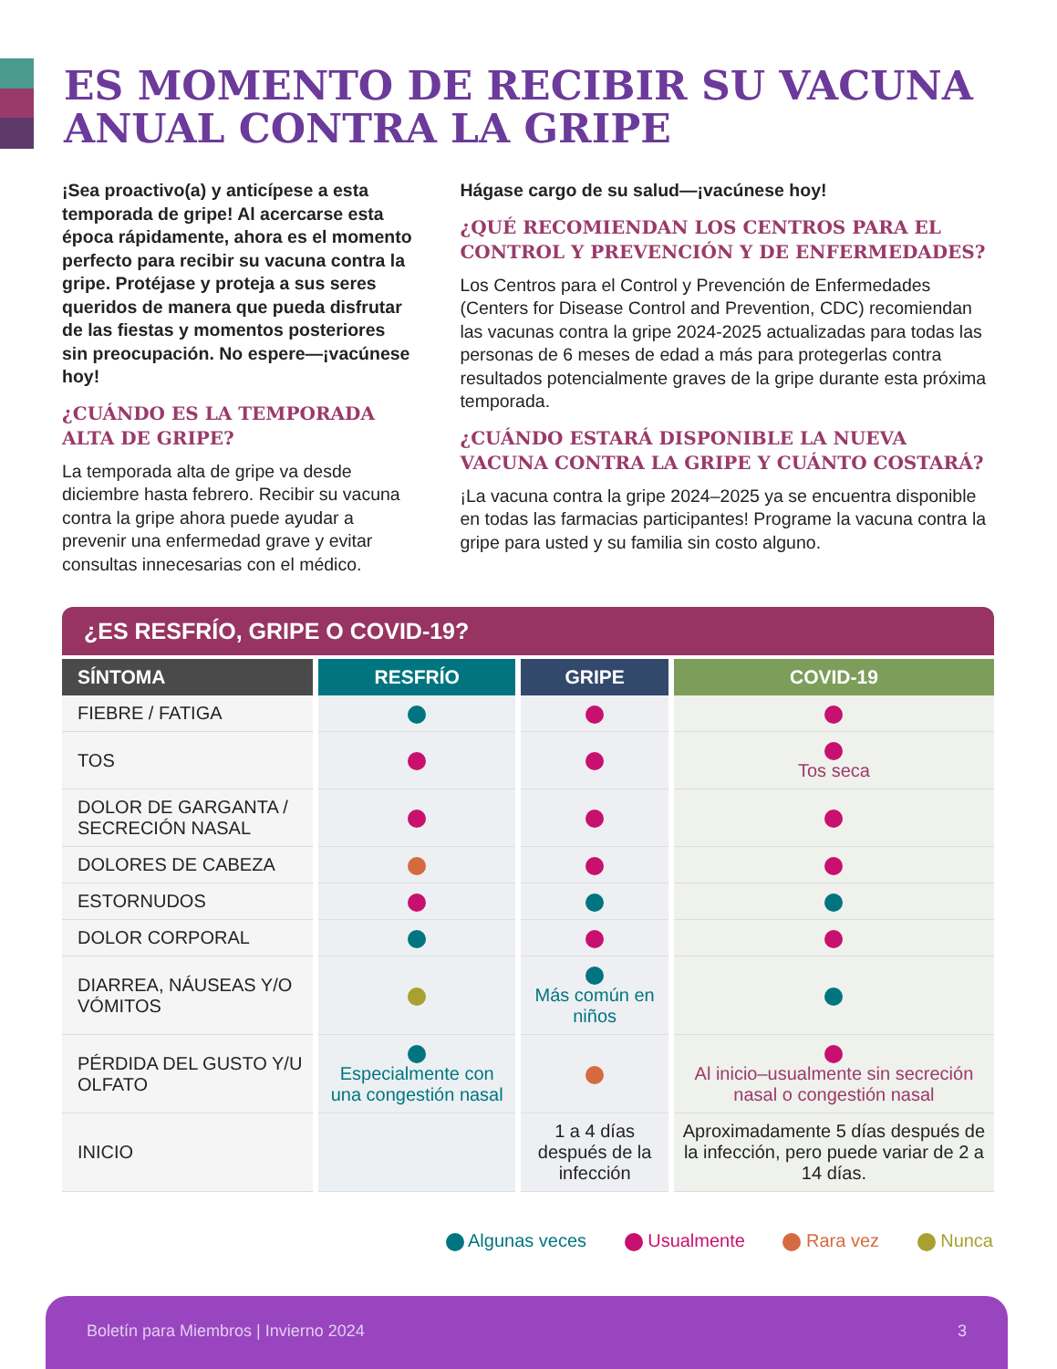ES MOMENTO DE RECIBIR SU VACUNA ANUAL CONTRA LA GRIPE
¡Sea proactivo(a) y anticípese a esta temporada de gripe! Al acercarse esta época rápidamente, ahora es el momento perfecto para recibir su vacuna contra la gripe. Protéjase y proteja a sus seres queridos de manera que pueda disfrutar de las fiestas y momentos posteriores sin preocupación. No espere—¡vacúnese hoy!
¿CUÁNDO ES LA TEMPORADA ALTA DE GRIPE?
La temporada alta de gripe va desde diciembre hasta febrero. Recibir su vacuna contra la gripe ahora puede ayudar a prevenir una enfermedad grave y evitar consultas innecesarias con el médico.
Hágase cargo de su salud—¡vacúnese hoy!
¿QUÉ RECOMIENDAN LOS CENTROS PARA EL CONTROL Y PREVENCIÓN Y DE ENFERMEDADES?
Los Centros para el Control y Prevención de Enfermedades (Centers for Disease Control and Prevention, CDC) recomiendan las vacunas contra la gripe 2024-2025 actualizadas para todas las personas de 6 meses de edad a más para protegerlas contra resultados potencialmente graves de la gripe durante esta próxima temporada.
¿CUÁNDO ESTARÁ DISPONIBLE LA NUEVA VACUNA CONTRA LA GRIPE Y CUÁNTO COSTARÁ?
¡La vacuna contra la gripe 2024–2025 ya se encuentra disponible en todas las farmacias participantes! Programe la vacuna contra la gripe para usted y su familia sin costo alguno.
¿ES RESFRÍO, GRIPE O COVID-19?
| SÍNTOMA | RESFRÍO | GRIPE | COVID-19 |
| --- | --- | --- | --- |
| FIEBRE / FATIGA | | | |
| TOS | | | Tos seca |
| DOLOR DE GARGANTA / SECRECIÓN NASAL | | | |
| DOLORES DE CABEZA | | | |
| ESTORNUDOS | | | |
| DOLOR CORPORAL | | | |
| DIARREA, NÁUSEAS Y/O VÓMITOS | | Más común en niños | |
| PÉRDIDA DEL GUSTO Y/U OLFATO | Especialmente con una congestión nasal | | Al inicio–usualmente sin secreción nasal o congestión nasal |
| INICIO | | 1 a 4 días después de la infección | Aproximadamente 5 días después de la infección, pero puede variar de 2 a 14 días. |
Algunas veces Usualmente Rara vez Nunca
Boletín para Miembros | Invierno 2024 3